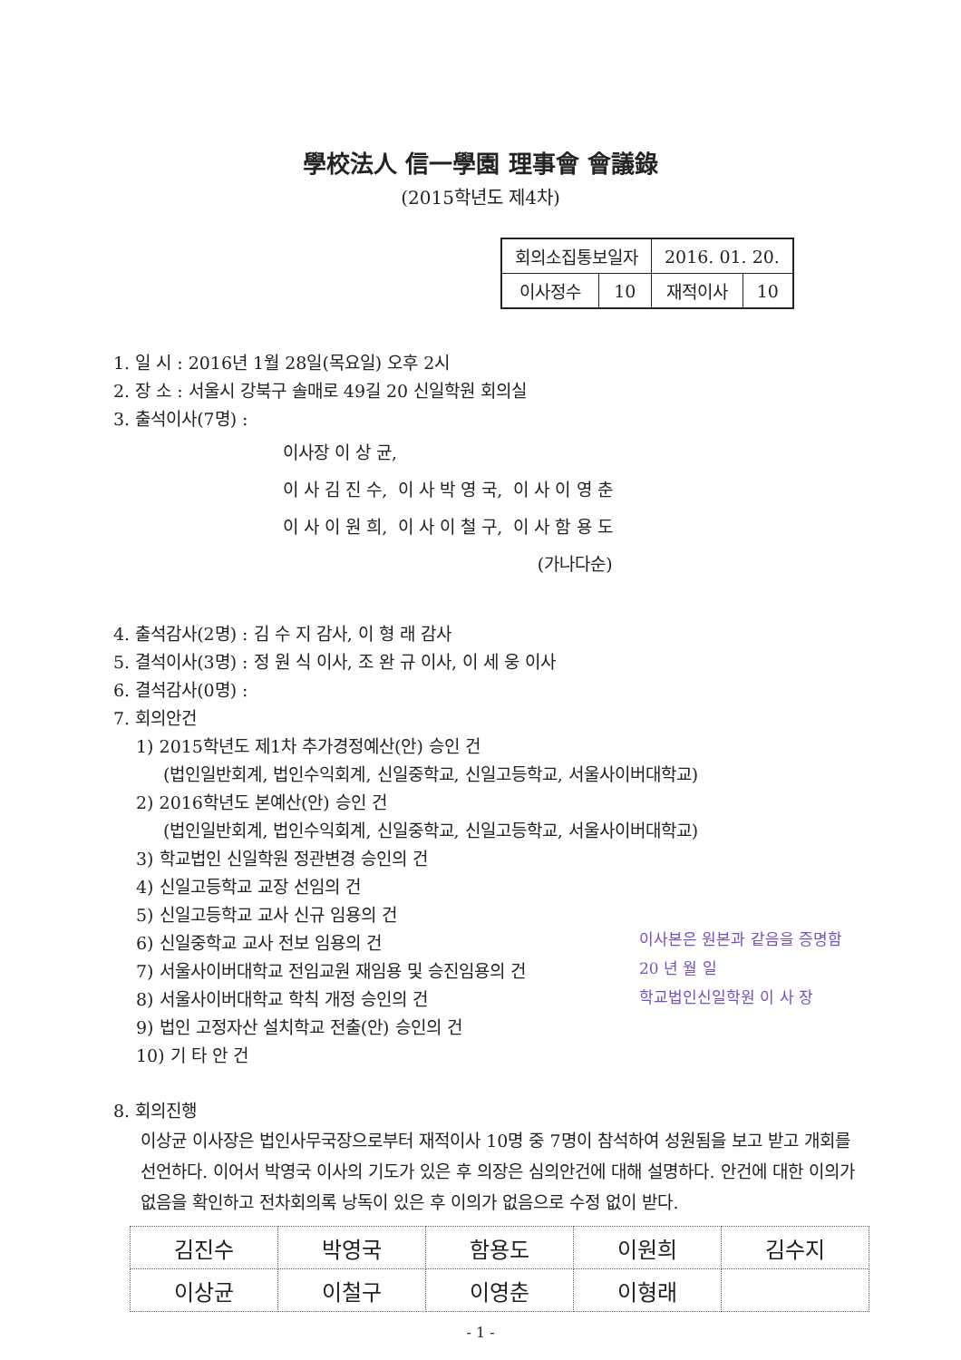學校法人 信一學園 理事會 會議錄
(2015학년도 제4차)
| 회의소집통보일자 | | 2016. 01. 20. | |
| 이사정수 | 10 | 재적이사 | 10 |
1. 일 시 : 2016년 1월 28일(목요일) 오후 2시
2. 장 소 : 서울시 강북구 솔매로 49길 20 신일학원 회의실
3. 출석이사(7명) :
| 이사장 이 상 균, | | |
| 이 사 김 진 수, | 이 사 박 영 국, | 이 사 이 영 춘 |
| 이 사 이 원 희, | 이 사 이 철 구, | 이 사 함 용 도 |
| (가나다순) | | |
4. 출석감사(2명) : 김 수 지 감사, 이 형 래 감사
5. 결석이사(3명) : 정 원 식 이사, 조 완 규 이사, 이 세 웅 이사
6. 결석감사(0명) :
7. 회의안건
1) 2015학년도 제1차 추가경정예산(안) 승인 건
(법인일반회계, 법인수익회계, 신일중학교, 신일고등학교, 서울사이버대학교)
2) 2016학년도 본예산(안) 승인 건
(법인일반회계, 법인수익회계, 신일중학교, 신일고등학교, 서울사이버대학교)
3) 학교법인 신일학원 정관변경 승인의 건
4) 신일고등학교 교장 선임의 건
5) 신일고등학교 교사 신규 임용의 건
6) 신일중학교 교사 전보 임용의 건
7) 서울사이버대학교 전임교원 재임용 및 승진임용의 건
8) 서울사이버대학교 학칙 개정 승인의 건
9) 법인 고정자산 설치학교 전출(안) 승인의 건
10) 기 타 안 건
8. 회의진행
이상균 이사장은 법인사무국장으로부터 재적이사 10명 중 7명이 참석하여 성원됨을 보고 받고 개회를 선언하다. 이어서 박영국 이사의 기도가 있은 후 의장은 심의안건에 대해 설명하다. 안건에 대한 이의가 없음을 확인하고 전차회의록 낭독이 있은 후 이의가 없음으로 수정 없이 받다.
이사본은 원본과 같음을 증명함
20 년 월 일
학교법인신일학원 이 사 장
| 김진수 | 박영국 | 함용도 | 이원희 | 김수지 |
| 이상균 | 이철구 | 이영춘 | 이형래 | |
- 1 -